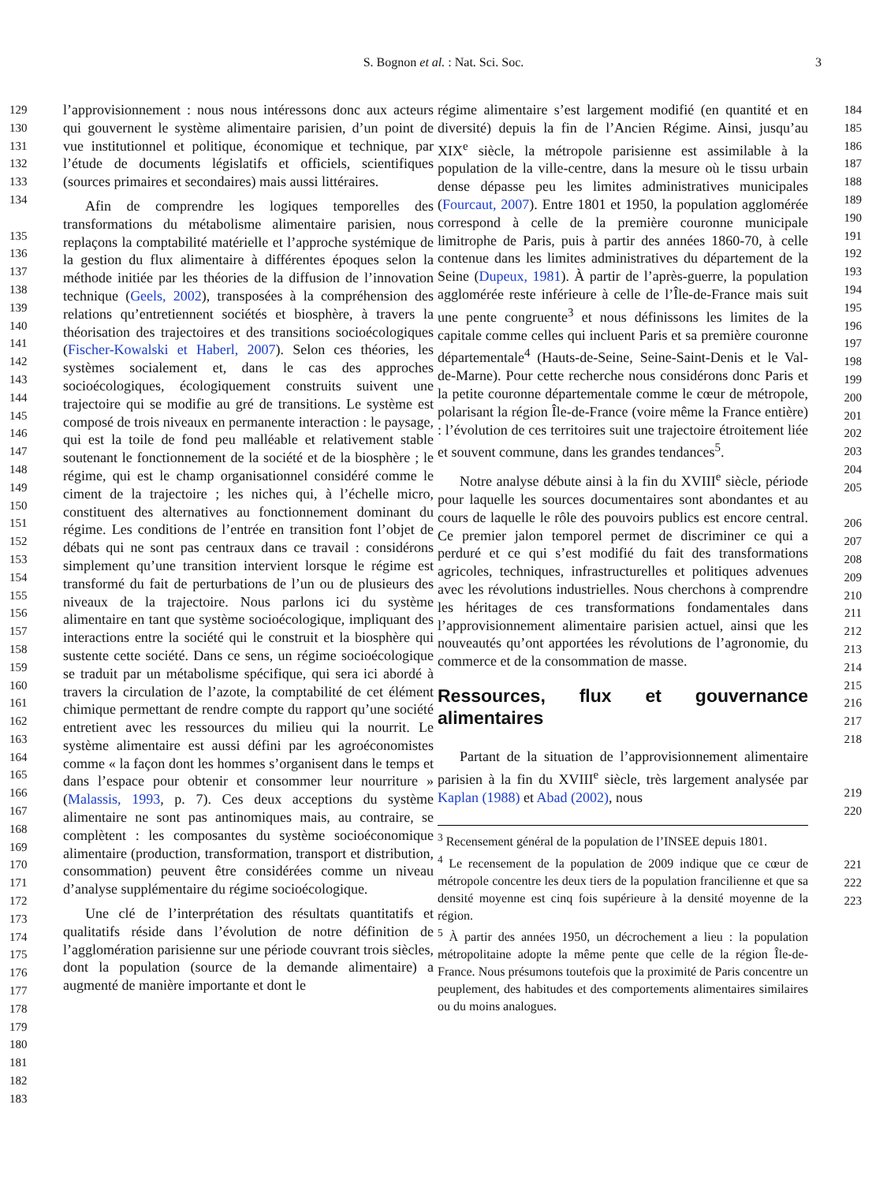S. Bognon et al. : Nat. Sci. Soc. 3
129
130
131
132
133
134
135
136
137
138
139
140
141
142
143
144
145
146
147
148
149
150
151
152
153
154
155
156
157
158
159
160
161
162
163
164
165
166
167
168
169
170
171
172
173
174
175
176
177
178
179
180
181
182
183
l’approvisionnement : nous nous intéressons donc aux acteurs qui gouvernent le système alimentaire parisien, d’un point de vue institutionnel et politique, économique et technique, par l’étude de documents législatifs et officiels, scientifiques (sources primaires et secondaires) mais aussi littéraires.
Afin de comprendre les logiques temporelles des transformations du métabolisme alimentaire parisien, nous replaçons la comptabilité matérielle et l’approche systémique de la gestion du flux alimentaire à différentes époques selon la méthode initiée par les théories de la diffusion de l’innovation technique (Geels, 2002), transposées à la compréhension des relations qu’entretiennent sociétés et biosphère, à travers la théorisation des trajectoires et des transitions socioécologiques (Fischer-Kowalski et Haberl, 2007). Selon ces théories, les systèmes socialement et, dans le cas des approches socioécologiques, écologiquement construits suivent une trajectoire qui se modifie au gré de transitions. Le système est composé de trois niveaux en permanente interaction : le paysage, qui est la toile de fond peu malléable et relativement stable soutenant le fonctionnement de la société et de la biosphère ; le régime, qui est le champ organisationnel considéré comme le ciment de la trajectoire ; les niches qui, à l’échelle micro, constituent des alternatives au fonctionnement dominant du régime. Les conditions de l’entrée en transition font l’objet de débats qui ne sont pas centraux dans ce travail : considérons simplement qu’une transition intervient lorsque le régime est transformé du fait de perturbations de l’un ou de plusieurs des niveaux de la trajectoire. Nous parlons ici du système alimentaire en tant que système socioécologique, impliquant des interactions entre la société qui le construit et la biosphère qui sustente cette société. Dans ce sens, un régime socioécologique se traduit par un métabolisme spécifique, qui sera ici abordé à travers la circulation de l’azote, la comptabilité de cet élément chimique permettant de rendre compte du rapport qu’une société entretient avec les ressources du milieu qui la nourrit. Le système alimentaire est aussi défini par les agroéconomistes comme « la façon dont les hommes s’organisent dans le temps et dans l’espace pour obtenir et consommer leur nourriture » (Malassis, 1993, p. 7). Ces deux acceptions du système alimentaire ne sont pas antinomiques mais, au contraire, se complètent : les composantes du système socioéconomique alimentaire (production, transformation, transport et distribution, consommation) peuvent être considérées comme un niveau d’analyse supplémentaire du régime socioécologique.
Une clé de l’interprétation des résultats quantitatifs et qualitatifs réside dans l’évolution de notre définition de l’agglomération parisienne sur une période couvrant trois siècles, dont la population (source de la demande alimentaire) a augmenté de manière importante et dont le
régime alimentaire s’est largement modifié (en quantité et en diversité) depuis la fin de l’Ancien Régime. Ainsi, jusqu’au XIX<sup>e</sup> siècle, la métropole parisienne est assimilable à la population de la ville-centre, dans la mesure où le tissu urbain dense dépasse peu les limites administratives municipales (Fourcaut, 2007). Entre 1801 et 1950, la population agglomérée correspond à celle de la première couronne municipale limitrophe de Paris, puis à partir des années 1860-70, à celle contenue dans les limites administratives du département de la Seine (Dupeux, 1981). À partir de l’après-guerre, la population agglomérée reste inférieure à celle de l’Île-de-France mais suit une pente congruente<sup>3</sup> et nous définissons les limites de la capitale comme celles qui incluent Paris et sa première couronne départementale<sup>4</sup> (Hauts-de-Seine, Seine-Saint-Denis et le Val-de-Marne). Pour cette recherche nous considérons donc Paris et la petite couronne départementale comme le cœur de métropole, polarisant la région Île-de-France (voire même la France entière) : l’évolution de ces territoires suit une trajectoire étroitement liée et souvent commune, dans les grandes tendances<sup>5</sup>.
Notre analyse débute ainsi à la fin du XVIII<sup>e</sup> siècle, période pour laquelle les sources documentaires sont abondantes et au cours de laquelle le rôle des pouvoirs publics est encore central. Ce premier jalon temporel permet de discriminer ce qui a perduré et ce qui s’est modifié du fait des transformations agricoles, techniques, infrastructurelles et politiques advenues avec les révolutions industrielles. Nous cherchons à comprendre les héritages de ces transformations fondamentales dans l’approvisionnement alimentaire parisien actuel, ainsi que les nouveautés qu’ont apportées les révolutions de l’agronomie, du commerce et de la consommation de masse.
Ressources, flux et gouvernance alimentaires
Partant de la situation de l’approvisionnement alimentaire parisien à la fin du XVIII<sup>e</sup> siècle, très largement analysée par Kaplan (1988) et Abad (2002), nous
<sup>3</sup> Recensement général de la population de l’INSEE depuis 1801.
<sup>4</sup> Le recensement de la population de 2009 indique que ce cœur de métropole concentre les deux tiers de la population francilienne et que sa densité moyenne est cinq fois supérieure à la densité moyenne de la région.
<sup>5</sup> À partir des années 1950, un décrochement a lieu : la population métropolitaine adopte la même pente que celle de la région Île-de-France. Nous présumons toutefois que la proximité de Paris concentre un peuplement, des habitudes et des comportements alimentaires similaires ou du moins analogues.
184
185
186
187
188
189
190
191
192
193
194
195
196
197
198
199
200
201
202
203
204
205
206
207
208
209
210
211
212
213
214
215
216
217
218
219
220
221
222
223